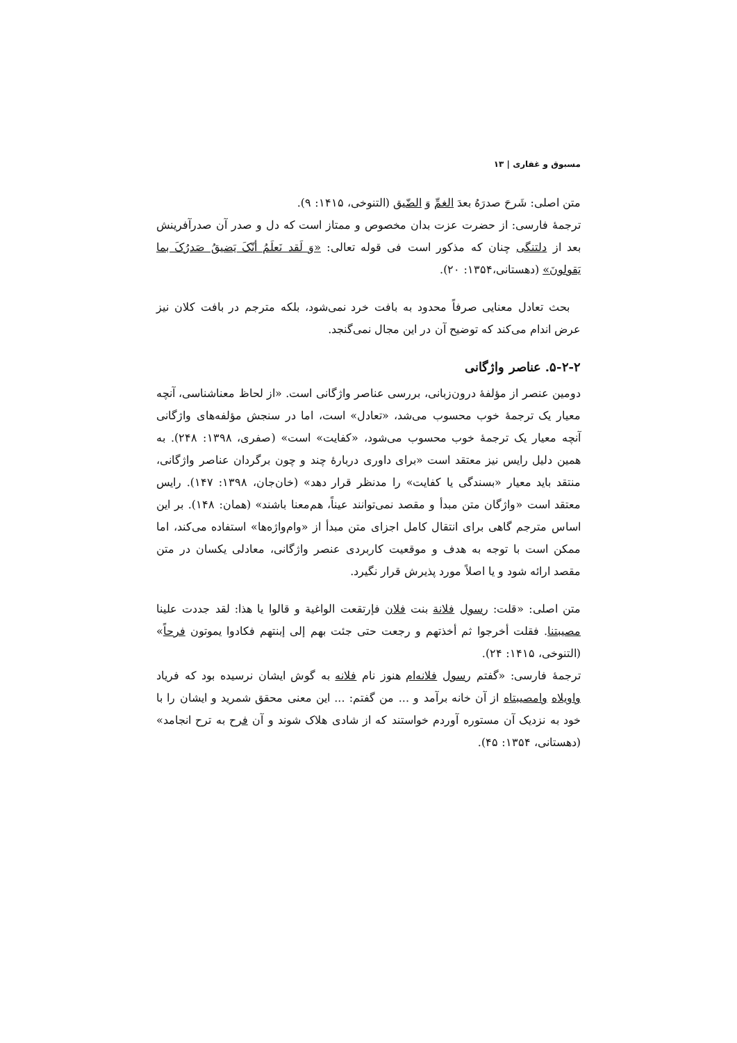مسبوق و غفاری | ۱۳
متن اصلی: شَرحَ صدرَهُ بعدَ الغمِّ وَ الضّیق (التنوخی، ۱۴۱۵: ۹).
ترجمهٔ فارسی: از حضرت عزت بدان مخصوص و ممتاز است که دل و صدر آن صدرآفرینش بعد از دلتنگی چنان که مذکور است فی قوله تعالی: «وَ لَقد نَعلَمُ أنّکَ یَضیقُ صَدرُکَ بما یَقولونَ» (دهستانی،۱۳۵۴: ۲۰).
بحث تعادل معنایی صرفاً محدود به بافت خرد نمی‌شود، بلکه مترجم در بافت کلان نیز عرض اندام می‌کند که توضیح آن در این مجال نمی‌گنجد.
۵-۲-۲. عناصر واژگانی
دومین عنصر از مؤلفهٔ درون‌زبانی، بررسی عناصر واژگانی است. «از لحاظ معناشناسی، آنچه معیار یک ترجمهٔ خوب محسوب می‌شد، «تعادل» است، اما در سنجش مؤلفه‌های واژگانی آنچه معیار یک ترجمهٔ خوب محسوب می‌شود، «کفایت» است» (صفری، ۱۳۹۸: ۲۴۸). به همین دلیل رایس نیز معتقد است «برای داوری دربارهٔ چند و چون برگردان عناصر واژگانی، منتقد باید معیار «بسندگی یا کفایت» را مدنظر قرار دهد» (خان‌جان، ۱۳۹۸: ۱۴۷). رایس معتقد است «واژگان متن مبدأ و مقصد نمی‌توانند عیناً، هم‌معنا باشند» (همان: ۱۴۸). بر این اساس مترجم گاهی برای انتقال کامل اجزای متن مبدأ از «وام‌واژه‌ها» استفاده می‌کند، اما ممکن است با توجه به هدف و موقعیت کاربردی عنصر واژگانی، معادلی یکسان در متن مقصد ارائه شود و یا اصلاً مورد پذیرش قرار نگیرد.
متن اصلی: «قلت: رسول فلانة بنت فلان فإرتقعت الواغية و قالوا يا هذا: لقد جددت علينا مصيبتنا. فقلت أخرجوا ثم أخذتهم و رجعت حتى جئت بهم إلى إبنتهم فكادوا يموتون فرحاً» (التنوخی، ۱۴۱۵: ۲۴).
ترجمهٔ فارسی: «گفتم رسول فلانه‌ام هنوز نام فلانه به گوش ایشان نرسیده بود که فریاد واویلاه وامصیبتاه از آن خانه برآمد و ... من گفتم: ... این معنی محقق شمرید و ایشان را با خود به نزدیک آن مستوره آوردم خواستند که از شادی هلاک شوند و آن فرح به ترح انجامد» (دهستانی، ۱۳۵۴: ۴۵).